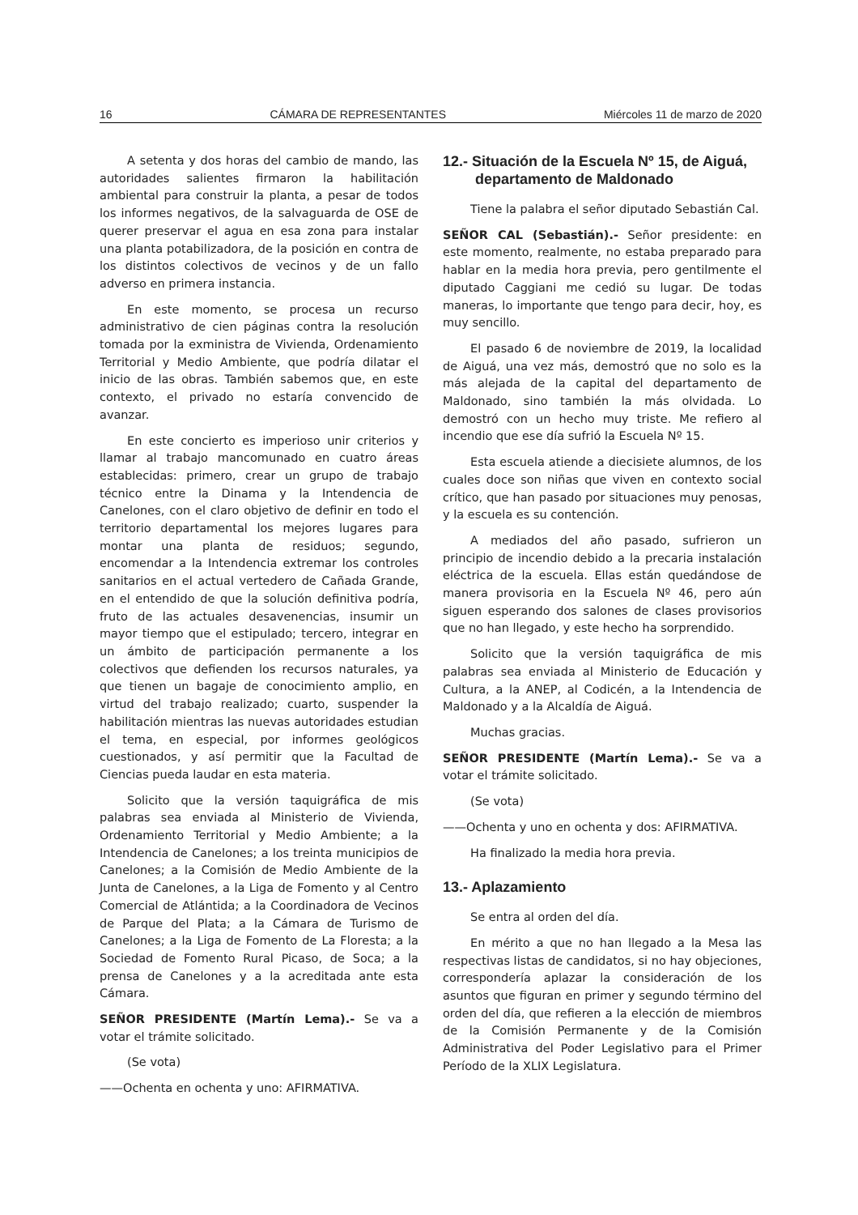16 CÁMARA DE REPRESENTANTES Miércoles 11 de marzo de 2020
A setenta y dos horas del cambio de mando, las autoridades salientes firmaron la habilitación ambiental para construir la planta, a pesar de todos los informes negativos, de la salvaguarda de OSE de querer preservar el agua en esa zona para instalar una planta potabilizadora, de la posición en contra de los distintos colectivos de vecinos y de un fallo adverso en primera instancia.
En este momento, se procesa un recurso administrativo de cien páginas contra la resolución tomada por la exministra de Vivienda, Ordenamiento Territorial y Medio Ambiente, que podría dilatar el inicio de las obras. También sabemos que, en este contexto, el privado no estaría convencido de avanzar.
En este concierto es imperioso unir criterios y llamar al trabajo mancomunado en cuatro áreas establecidas: primero, crear un grupo de trabajo técnico entre la Dinama y la Intendencia de Canelones, con el claro objetivo de definir en todo el territorio departamental los mejores lugares para montar una planta de residuos; segundo, encomendar a la Intendencia extremar los controles sanitarios en el actual vertedero de Cañada Grande, en el entendido de que la solución definitiva podría, fruto de las actuales desavenencias, insumir un mayor tiempo que el estipulado; tercero, integrar en un ámbito de participación permanente a los colectivos que defienden los recursos naturales, ya que tienen un bagaje de conocimiento amplio, en virtud del trabajo realizado; cuarto, suspender la habilitación mientras las nuevas autoridades estudian el tema, en especial, por informes geológicos cuestionados, y así permitir que la Facultad de Ciencias pueda laudar en esta materia.
Solicito que la versión taquigráfica de mis palabras sea enviada al Ministerio de Vivienda, Ordenamiento Territorial y Medio Ambiente; a la Intendencia de Canelones; a los treinta municipios de Canelones; a la Comisión de Medio Ambiente de la Junta de Canelones, a la Liga de Fomento y al Centro Comercial de Atlántida; a la Coordinadora de Vecinos de Parque del Plata; a la Cámara de Turismo de Canelones; a la Liga de Fomento de La Floresta; a la Sociedad de Fomento Rural Picaso, de Soca; a la prensa de Canelones y a la acreditada ante esta Cámara.
SEÑOR PRESIDENTE (Martín Lema).- Se va a votar el trámite solicitado.
(Se vota)
——Ochenta en ochenta y uno: AFIRMATIVA.
12.- Situación de la Escuela Nº 15, de Aiguá, departamento de Maldonado
Tiene la palabra el señor diputado Sebastián Cal.
SEÑOR CAL (Sebastián).- Señor presidente: en este momento, realmente, no estaba preparado para hablar en la media hora previa, pero gentilmente el diputado Caggiani me cedió su lugar. De todas maneras, lo importante que tengo para decir, hoy, es muy sencillo.
El pasado 6 de noviembre de 2019, la localidad de Aiguá, una vez más, demostró que no solo es la más alejada de la capital del departamento de Maldonado, sino también la más olvidada. Lo demostró con un hecho muy triste. Me refiero al incendio que ese día sufrió la Escuela Nº 15.
Esta escuela atiende a diecisiete alumnos, de los cuales doce son niñas que viven en contexto social crítico, que han pasado por situaciones muy penosas, y la escuela es su contención.
A mediados del año pasado, sufrieron un principio de incendio debido a la precaria instalación eléctrica de la escuela. Ellas están quedándose de manera provisoria en la Escuela Nº 46, pero aún siguen esperando dos salones de clases provisorios que no han llegado, y este hecho ha sorprendido.
Solicito que la versión taquigráfica de mis palabras sea enviada al Ministerio de Educación y Cultura, a la ANEP, al Codicén, a la Intendencia de Maldonado y a la Alcaldía de Aiguá.
Muchas gracias.
SEÑOR PRESIDENTE (Martín Lema).- Se va a votar el trámite solicitado.
(Se vota)
——Ochenta y uno en ochenta y dos: AFIRMATIVA.
Ha finalizado la media hora previa.
13.- Aplazamiento
Se entra al orden del día.
En mérito a que no han llegado a la Mesa las respectivas listas de candidatos, si no hay objeciones, correspondería aplazar la consideración de los asuntos que figuran en primer y segundo término del orden del día, que refieren a la elección de miembros de la Comisión Permanente y de la Comisión Administrativa del Poder Legislativo para el Primer Período de la XLIX Legislatura.